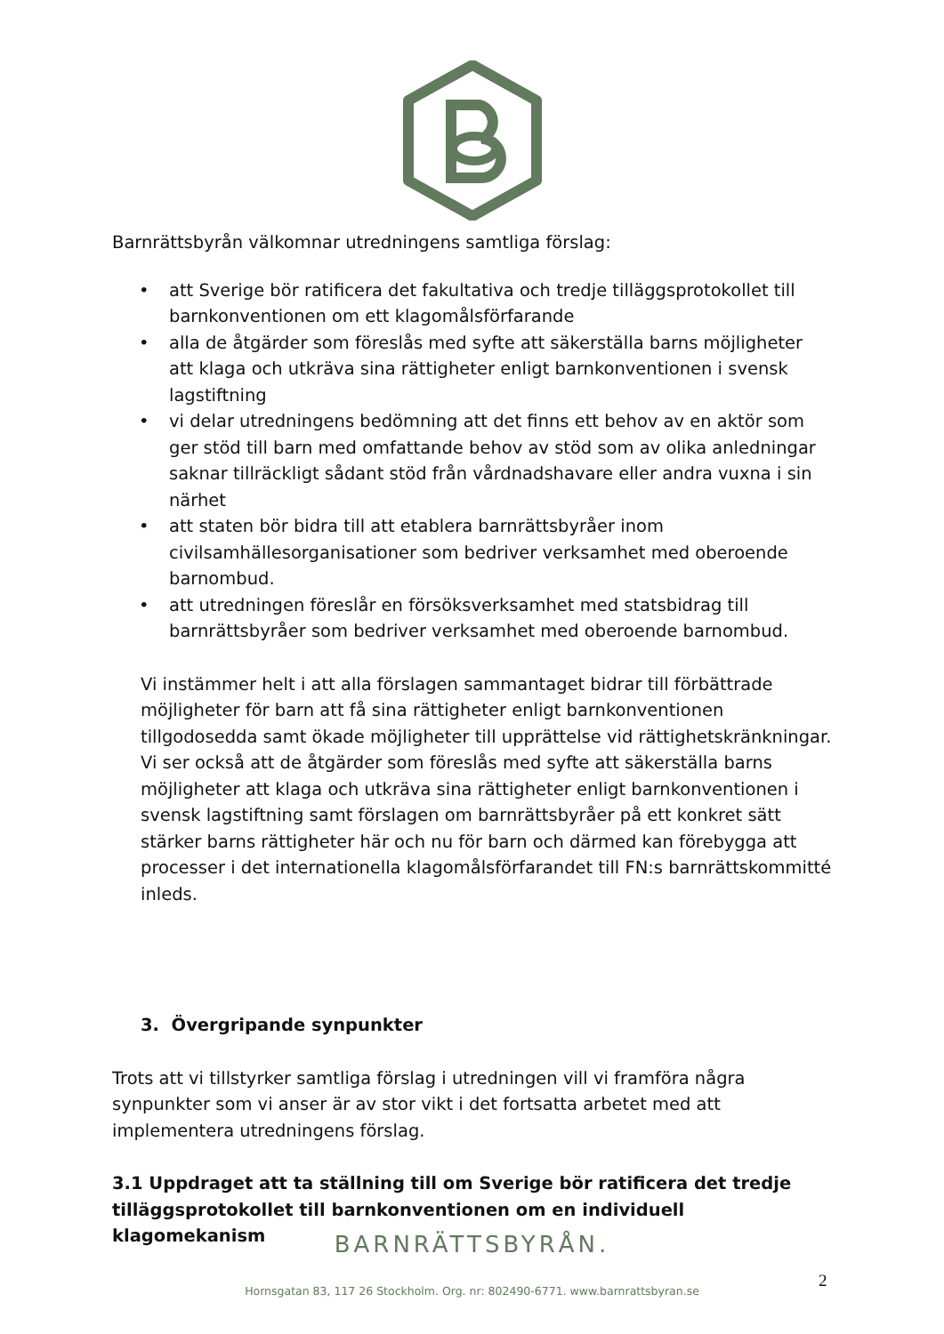Barnrättsbyrån välkomnar utredningens samtliga förslag:
• att Sverige bör ratificera det fakultativa och tredje tilläggsprotokollet till barnkonventionen om ett klagomålsförfarande
• alla de åtgärder som föreslås med syfte att säkerställa barns möjligheter att klaga och utkräva sina rättigheter enligt barnkonventionen i svensk lagstiftning
• vi delar utredningens bedömning att det finns ett behov av en aktör som ger stöd till barn med omfattande behov av stöd som av olika anledningar saknar tillräckligt sådant stöd från vårdnadshavare eller andra vuxna i sin närhet
• att staten bör bidra till att etablera barnrättsbyråer inom civilsamhällesorganisationer som bedriver verksamhet med oberoende barnombud.
• att utredningen föreslår en försöksverksamhet med statsbidrag till barnrättsbyråer som bedriver verksamhet med oberoende barnombud.
Vi instämmer helt i att alla förslagen sammantaget bidrar till förbättrade möjligheter för barn att få sina rättigheter enligt barnkonventionen tillgodosedda samt ökade möjligheter till upprättelse vid rättighetskränkningar. Vi ser också att de åtgärder som föreslås med syfte att säkerställa barns möjligheter att klaga och utkräva sina rättigheter enligt barnkonventionen i svensk lagstiftning samt förslagen om barnrättsbyråer på ett konkret sätt stärker barns rättigheter här och nu för barn och därmed kan förebygga att processer i det internationella klagomålsförfarandet till FN:s barnrättskommitté inleds.
3. Övergripande synpunkter
Trots att vi tillstyrker samtliga förslag i utredningen vill vi framföra några synpunkter som vi anser är av stor vikt i det fortsatta arbetet med att implementera utredningens förslag.
3.1 Uppdraget att ta ställning till om Sverige bör ratificera det tredje tilläggsprotokollet till barnkonventionen om en individuell klagomekanism
BARNRÄTTSBYRÅN.
Hornsgatan 83, 117 26 Stockholm. Org. nr: 802490-6771. www.barnrattsbyran.se
2